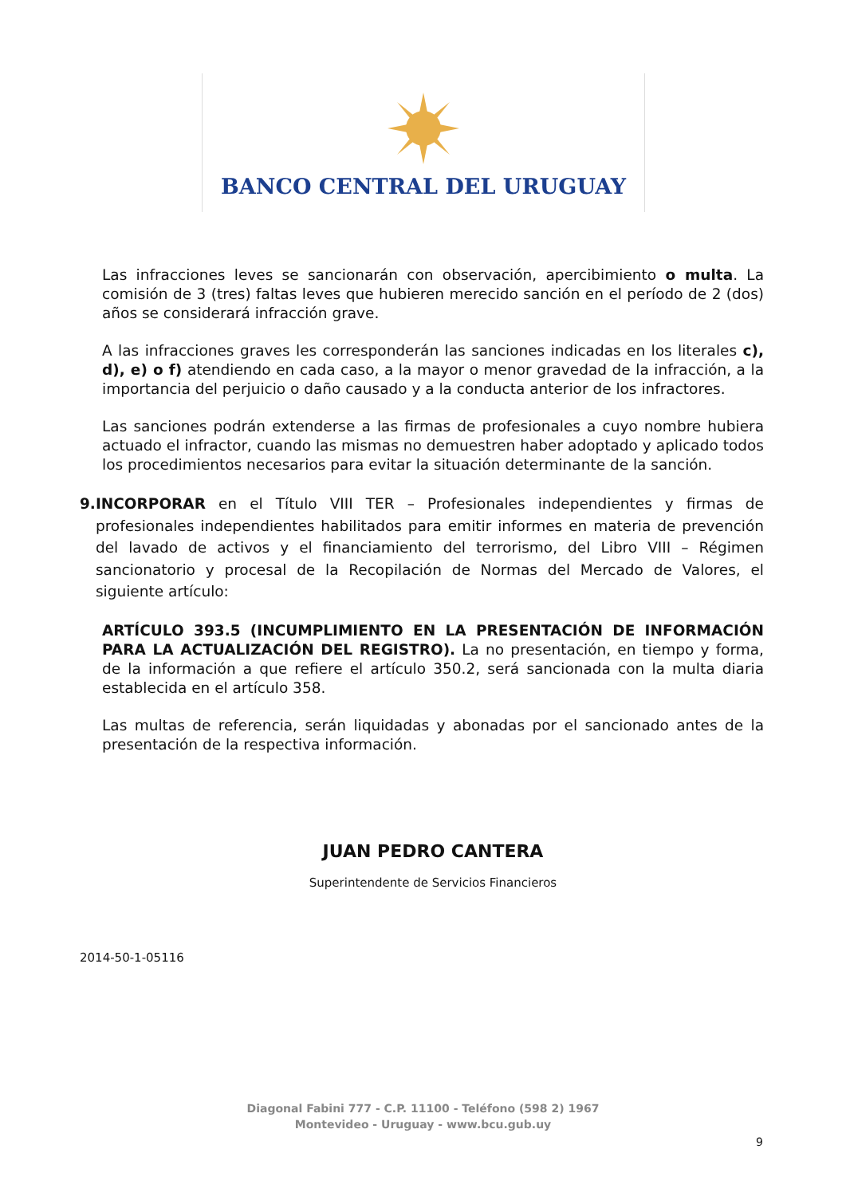BANCO CENTRAL DEL URUGUAY
Las infracciones leves se sancionarán con observación, apercibimiento o multa. La comisión de 3 (tres) faltas leves que hubieren merecido sanción en el período de 2 (dos) años se considerará infracción grave.
A las infracciones graves les corresponderán las sanciones indicadas en los literales c), d), e) o f) atendiendo en cada caso, a la mayor o menor gravedad de la infracción, a la importancia del perjuicio o daño causado y a la conducta anterior de los infractores.
Las sanciones podrán extenderse a las firmas de profesionales a cuyo nombre hubiera actuado el infractor, cuando las mismas no demuestren haber adoptado y aplicado todos los procedimientos necesarios para evitar la situación determinante de la sanción.
9. INCORPORAR en el Título VIII TER – Profesionales independientes y firmas de profesionales independientes habilitados para emitir informes en materia de prevención del lavado de activos y el financiamiento del terrorismo, del Libro VIII – Régimen sancionatorio y procesal de la Recopilación de Normas del Mercado de Valores, el siguiente artículo:
ARTÍCULO 393.5 (INCUMPLIMIENTO EN LA PRESENTACIÓN DE INFORMACIÓN PARA LA ACTUALIZACIÓN DEL REGISTRO). La no presentación, en tiempo y forma, de la información a que refiere el artículo 350.2, será sancionada con la multa diaria establecida en el artículo 358.
Las multas de referencia, serán liquidadas y abonadas por el sancionado antes de la presentación de la respectiva información.
JUAN PEDRO CANTERA
Superintendente de Servicios Financieros
2014-50-1-05116
Diagonal Fabini 777 - C.P. 11100 - Teléfono (598 2) 1967
Montevideo - Uruguay - www.bcu.gub.uy
9